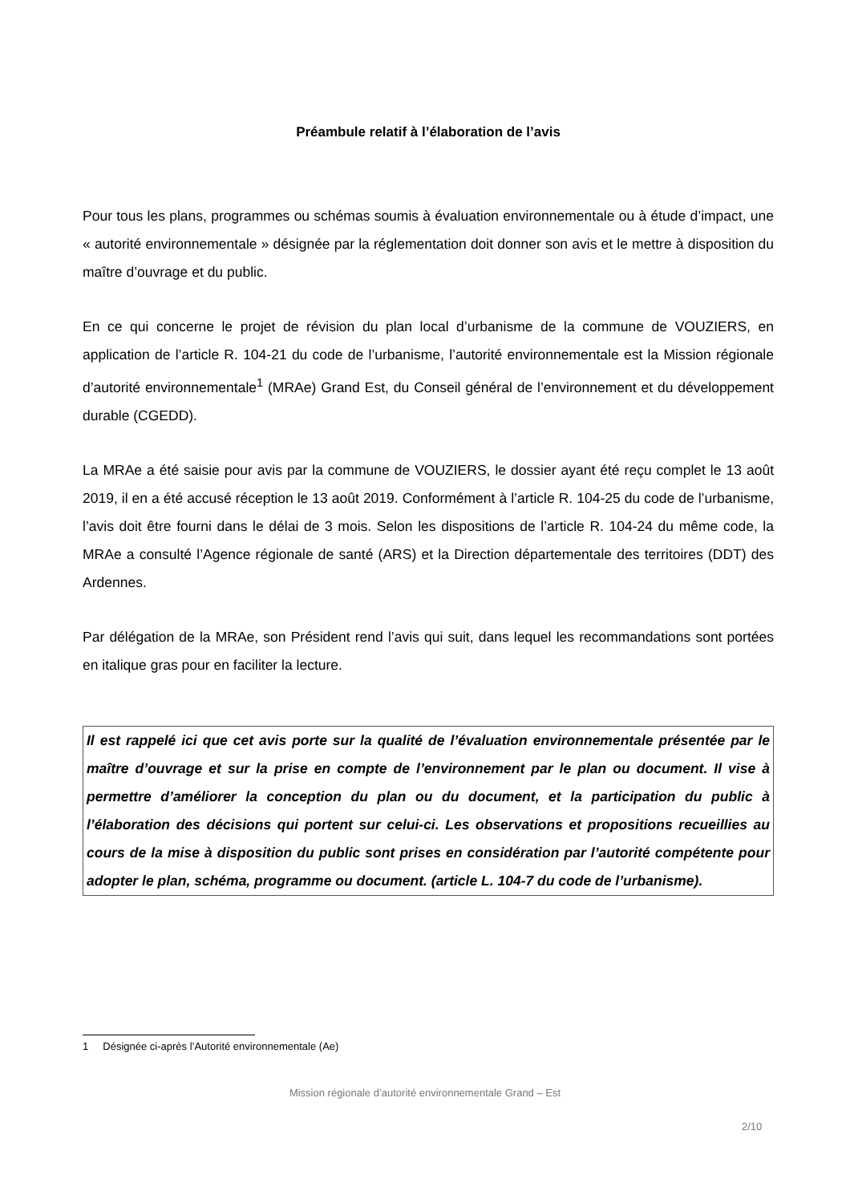Préambule relatif à l’élaboration de l’avis
Pour tous les plans, programmes ou schémas soumis à évaluation environnementale ou à étude d’impact, une « autorité environnementale » désignée par la réglementation doit donner son avis et le mettre à disposition du maître d’ouvrage et du public.
En ce qui concerne le projet de révision du plan local d’urbanisme de la commune de VOUZIERS, en application de l’article R. 104-21 du code de l’urbanisme, l’autorité environnementale est la Mission régionale d’autorité environnementale<sup>1</sup> (MRAe) Grand Est, du Conseil général de l’environnement et du développement durable (CGEDD).
La MRAe a été saisie pour avis par la commune de VOUZIERS, le dossier ayant été reçu complet le 13 août 2019, il en a été accusé réception le 13 août 2019. Conformément à l’article R. 104-25 du code de l’urbanisme, l’avis doit être fourni dans le délai de 3 mois. Selon les dispositions de l’article R. 104-24 du même code, la MRAe a consulté l’Agence régionale de santé (ARS) et la Direction départementale des territoires (DDT) des Ardennes.
Par délégation de la MRAe, son Président rend l’avis qui suit, dans lequel les recommandations sont portées en italique gras pour en faciliter la lecture.
Il est rappelé ici que cet avis porte sur la qualité de l’évaluation environnementale présentée par le maître d’ouvrage et sur la prise en compte de l’environnement par le plan ou document. Il vise à permettre d’améliorer la conception du plan ou du document, et la participation du public à l’élaboration des décisions qui portent sur celui-ci. Les observations et propositions recueillies au cours de la mise à disposition du public sont prises en considération par l’autorité compétente pour adopter le plan, schéma, programme ou document. (article L. 104-7 du code de l’urbanisme).
1 Désignée ci-après l’Autorité environnementale (Ae)
Mission régionale d’autorité environnementale Grand – Est
2/10